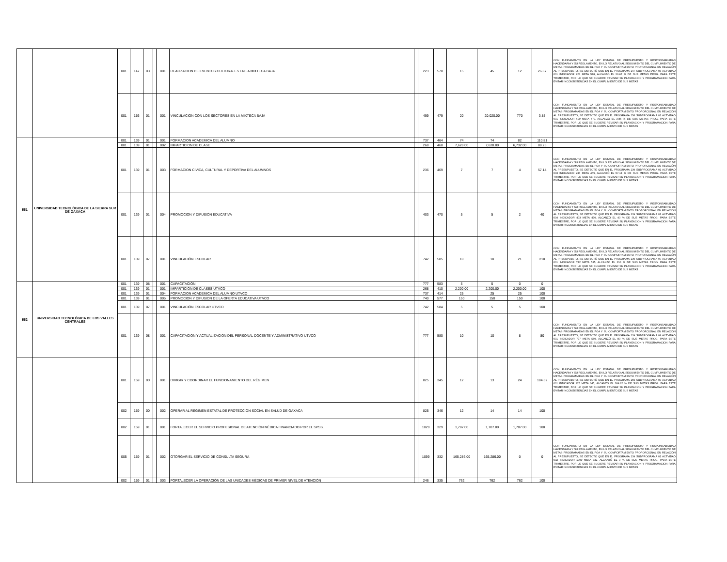| | | 001 | 147 | 03 | | 001 | REALIZACION DE EVENTOS CULTURALES EN LA MIXTECA BAJA | | 223 | 578 | 15 | 45 | 12 | 26.67 | CON FUNDAMENTO EN LA LEY ESTATAL DE PRESUPUESTO Y RESPONSABILIDAD HACENDARIA Y SU REGLAMENTO, EN LO RELATIVO AL SEGUIMIENTO DEL CUMPLIMIENTO DE METAS PROGRAMADAS EN EL POA Y SU COMPORTAMIENTO PROPORCIONAL EN RELACIÓN AL PRESUPUESTO, SE DETECTÓ QUE EN EL PROGRAMA 147 SUBPROGRAMA 03 ACTVIDAD 001 INDICADOR 223 META 578, ALCANZÓ EL 26.67 % DE SUS METAS PROG. PARA ESTE TRIMESTRE, POR LO QUE SE SUGIERE REVISAR SU PLANEACION Y PROGRAMACION PARA EVITAR INCONSISTENCIAS EN EL CUMPLIMIENTO DE SUS METAS |
| | | 001 | 156 | 01 | | 001 | VINCULACION CON LOS SECTORES EN LA MIXTECA BAJA | | 499 | 479 | 20 | 20,020.00 | 770 | 3.85 | CON FUNDAMENTO EN LA LEY ESTATAL DE PRESUPUESTO Y RESPONSABILIDAD HACENDARIA Y SU REGLAMENTO, EN LO RELATIVO AL SEGUIMIENTO DEL CUMPLIMIENTO DE METAS PROGRAMADAS EN EL POA Y SU COMPORTAMIENTO PROPORCIONAL EN RELACIÓN AL PRESUPUESTO, SE DETECTÓ QUE EN EL PROGRAMA 156 SUBPROGRAMA 01 ACTVIDAD 001 INDICADOR 499 META 479, ALCANZÓ EL 3.85 % DE SUS METAS PROG. PARA ESTE TRIMESTRE, POR LO QUE SE SUGIERE REVISAR SU PLANEACION Y PROGRAMACION PARA EVITAR INCONSISTENCIAS EN EL CUMPLIMIENTO DE SUS METAS |
| 551 | UNIVERSIDAD TECNOLÓGICA DE LA SIERRA SUR DE OAXACA | 001 | 139 | 01 | | 001 | FORMACION ACADEMICA DEL ALUMNO | | 737 | 464 | 74 | 74 | 82 | 110.81 | |
| | | 001 | 139 | 01 | | 002 | IMPARTICION DE CLASE | | 268 | 468 | 7,628.00 | 7,628.00 | 6,732.00 | 88.25 | |
| | | 001 | 139 | 01 | | 003 | FORMACION CIVICA, CULTURAL Y DEPORTIVA DEL ALUMNOS | | 236 | 469 | 7 | 7 | 4 | 57.14 | CON FUNDAMENTO EN LA LEY ESTATAL DE PRESUPUESTO Y RESPONSABILIDAD HACENDARIA Y SU REGLAMENTO, EN LO RELATIVO AL SEGUIMIENTO DEL CUMPLIMIENTO DE METAS PROGRAMADAS EN EL POA Y SU COMPORTAMIENTO PROPORCIONAL EN RELACIÓN AL PRESUPUESTO, SE DETECTÓ QUE EN EL PROGRAMA 139 SUBPROGRAMA 01 ACTVIDAD 003 INDICADOR 236 META 469, ALCANZÓ EL 57.14 % DE SUS METAS PROG. PARA ESTE TRIMESTRE, POR LO QUE SE SUGIERE REVISAR SU PLANEACION Y PROGRAMACION PARA EVITAR INCONSISTENCIAS EN EL CUMPLIMIENTO DE SUS METAS |
| | | 001 | 139 | 01 | | 004 | PROMOCION Y DIFUSIÓN EDUCATIVA | | 403 | 470 | 5 | 5 | 2 | 40 | CON FUNDAMENTO EN LA LEY ESTATAL DE PRESUPUESTO Y RESPONSABILIDAD HACENDARIA Y SU REGLAMENTO, EN LO RELATIVO AL SEGUIMIENTO DEL CUMPLIMIENTO DE METAS PROGRAMADAS EN EL POA Y SU COMPORTAMIENTO PROPORCIONAL EN RELACIÓN AL PRESUPUESTO, SE DETECTÓ QUE EN EL PROGRAMA 139 SUBPROGRAMA 01 ACTVIDAD 004 INDICADOR 403 META 470, ALCANZÓ EL 40 % DE SUS METAS PROG. PARA ESTE TRIMESTRE, POR LO QUE SE SUGIERE REVISAR SU PLANEACION Y PROGRAMACION PARA EVITAR INCONSISTENCIAS EN EL CUMPLIMIENTO DE SUS METAS |
| | | 001 | 139 | 07 | | 001 | VINCULACIÓN ESCOLAR | | 742 | 585 | 10 | 10 | 21 | 210 | CON FUNDAMENTO EN LA LEY ESTATAL DE PRESUPUESTO Y RESPONSABILIDAD HACENDARIA Y SU REGLAMENTO, EN LO RELATIVO AL SEGUIMIENTO DEL CUMPLIMIENTO DE METAS PROGRAMADAS EN EL POA Y SU COMPORTAMIENTO PROPORCIONAL EN RELACIÓN AL PRESUPUESTO, SE DETECTÓ QUE EN EL PROGRAMA 139 SUBPROGRAMA 07 ACTVIDAD 001 INDICADOR 742 META 585, ALCANZÓ EL 210 % DE SUS METAS PROG. PARA ESTE TRIMESTRE, POR LO QUE SE SUGIERE REVISAR SU PLANEACION Y PROGRAMACION PARA EVITAR INCONSISTENCIAS EN EL CUMPLIMIENTO DE SUS METAS |
| 552 | UNIVERSIDAD TECNOLÓGICA DE LOS VALLES CENTRALES | 001 | 139 | 08 | | 001 | CAPACITACIÓN | | 777 | 583 | 5 | 5 | 0 | 0 | |
| | | 001 | 139 | 01 | | 001 | IMPARTICION DE CLASES UTVCO | | 268 | 410 | 2,200.00 | 2,200.00 | 2,200.00 | 100 | |
| | | 001 | 139 | 01 | | 004 | FORMACION ACADEMICA DEL ALUMNO UTVCO | | 737 | 414 | 25 | 25 | 25 | 100 | |
| | | 001 | 139 | 01 | | 005 | PROMOCION Y DIFUSION DE LA OFERTA EDUCATIVA UTVCO | | 740 | 577 | 150 | 150 | 150 | 100 | |
| | | 001 | 139 | 07 | | 001 | VINCULACIÓN ESCOLAR UTVCO | | 742 | 584 | 5 | 5 | 5 | 100 | |
| | | 001 | 139 | 08 | | 001 | CAPACITACIÓN Y ACTUALIZACION DEL PERSONAL DOCENTE Y ADMINISTRATIVO UTVCO | | 777 | 580 | 10 | 10 | 8 | 80 | CON FUNDAMENTO EN LA LEY ESTATAL DE PRESUPUESTO Y RESPONSABILIDAD HACENDARIA Y SU REGLAMENTO, EN LO RELATIVO AL SEGUIMIENTO DEL CUMPLIMIENTO DE METAS PROGRAMADAS EN EL POA Y SU COMPORTAMIENTO PROPORCIONAL EN RELACIÓN AL PRESUPUESTO, SE DETECTÓ QUE EN EL PROGRAMA 139 SUBPROGRAMA 08 ACTVIDAD 001 INDICADOR 777 META 580, ALCANZÓ EL 80 % DE SUS METAS PROG. PARA ESTE TRIMESTRE, POR LO QUE SE SUGIERE REVISAR SU PLANEACION Y PROGRAMACION PARA EVITAR INCONSISTENCIAS EN EL CUMPLIMIENTO DE SUS METAS |
| | | 001 | 159 | 00 | | 001 | DIRIGIR Y COORDINAR EL FUNCIONAMIENTO DEL RÉGIMEN | | 825 | 345 | 12 | 13 | 24 | 184.62 | CON FUNDAMENTO EN LA LEY ESTATAL DE PRESUPUESTO Y RESPONSABILIDAD HACENDARIA Y SU REGLAMENTO, EN LO RELATIVO AL SEGUIMIENTO DEL CUMPLIMIENTO DE METAS PROGRAMADAS EN EL POA Y SU COMPORTAMIENTO PROPORCIONAL EN RELACIÓN AL PRESUPUESTO, SE DETECTÓ QUE EN EL PROGRAMA 159 SUBPROGRAMA 00 ACTVIDAD 001 INDICADOR 825 META 345, ALCANZÓ EL 184.62 % DE SUS METAS PROG. PARA ESTE TRIMESTRE, POR LO QUE SE SUGIERE REVISAR SU PLANEACION Y PROGRAMACION PARA EVITAR INCONSISTENCIAS EN EL CUMPLIMIENTO DE SUS METAS |
| | | 002 | 159 | 00 | | 002 | OPERAR AL RÉGIMEN ESTATAL DE PROTECCIÓN SOCIAL EN SALUD DE OAXACA | | 825 | 346 | 12 | 14 | 14 | 100 | |
| | | 002 | 159 | 01 | | 001 | FORTALECER EL SERVICIO PROFESIONAL DE ATENCIÓN MÉDICA FINANCIADO POR EL SPSS. | | 1029 | 329 | 1,787.00 | 1,787.00 | 1,787.00 | 100 | |
| | | 005 | 159 | 01 | | 002 | OTORGAR EL SERVICIO DE CONSULTA SEGURA | | 1099 | 332 | 165,286.00 | 165,286.00 | 0 | 0 | CON FUNDAMENTO EN LA LEY ESTATAL DE PRESUPUESTO Y RESPONSABILIDAD HACENDARIA Y SU REGLAMENTO, EN LO RELATIVO AL SEGUIMIENTO DEL CUMPLIMIENTO DE METAS PROGRAMADAS EN EL POA Y SU COMPORTAMIENTO PROPORCIONAL EN RELACIÓN AL PRESUPUESTO, SE DETECTÓ QUE EN EL PROGRAMA 139 SUBPROGRAMA 01 ACTVIDAD 002 INDICADOR 1099 META 332, ALCANZÓ EL 0 % DE SUS METAS PROG. PARA ESTE TRIMESTRE, POR LO QUE SE SUGIERE REVISAR SU PLANEACION Y PROGRAMACION PARA EVITAR INCONSISTENCIAS EN EL CUMPLIMIENTO DE SUS METAS |
| | | 002 | 159 | 01 | | 003 | FORTALECER LA OPERACIÓN DE LAS UNIDADES MÉDICAS DE PRIMER NIVEL DE ATENCIÓN | | 246 | 335 | 762 | 762 | 762 | 100 | |